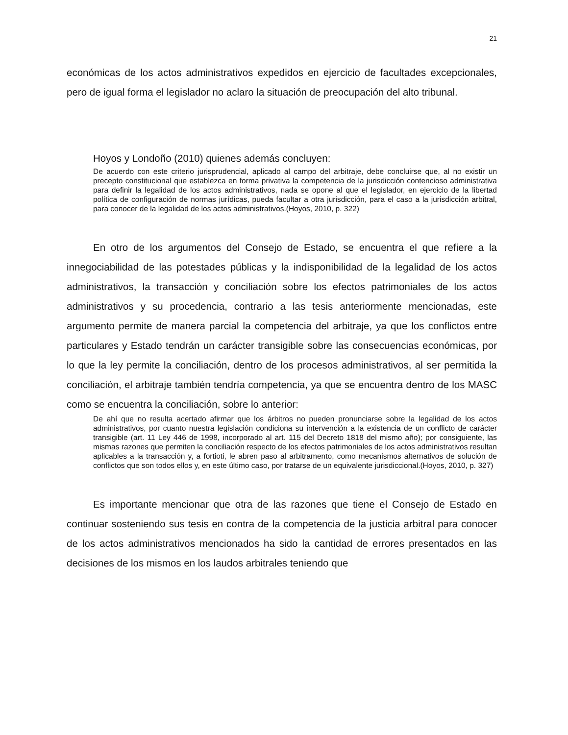21
económicas de los actos administrativos expedidos en ejercicio de facultades excepcionales, pero de igual forma el legislador no aclaro la situación de preocupación del alto tribunal.
Hoyos y Londoño (2010) quienes además concluyen:
De acuerdo con este criterio jurisprudencial, aplicado al campo del arbitraje, debe concluirse que, al no existir un precepto constitucional que establezca en forma privativa la competencia de la jurisdicción contencioso administrativa para definir la legalidad de los actos administrativos, nada se opone al que el legislador, en ejercicio de la libertad política de configuración de normas jurídicas, pueda facultar a otra jurisdicción, para el caso a la jurisdicción arbitral, para conocer de la legalidad de los actos administrativos.(Hoyos, 2010, p. 322)
En otro de los argumentos del Consejo de Estado, se encuentra el que refiere a la innegociabilidad de las potestades públicas y la indisponibilidad de la legalidad de los actos administrativos, la transacción y conciliación sobre los efectos patrimoniales de los actos administrativos y su procedencia, contrario a las tesis anteriormente mencionadas, este argumento permite de manera parcial la competencia del arbitraje, ya que los conflictos entre particulares y Estado tendrán un carácter transigible sobre las consecuencias económicas, por lo que la ley permite la conciliación, dentro de los procesos administrativos, al ser permitida la conciliación, el arbitraje también tendría competencia, ya que se encuentra dentro de los MASC como se encuentra la conciliación, sobre lo anterior:
De ahí que no resulta acertado afirmar que los árbitros no pueden pronunciarse sobre la legalidad de los actos administrativos, por cuanto nuestra legislación condiciona su intervención a la existencia de un conflicto de carácter transigible (art. 11 Ley 446 de 1998, incorporado al art. 115 del Decreto 1818 del mismo año); por consiguiente, las mismas razones que permiten la conciliación respecto de los efectos patrimoniales de los actos administrativos resultan aplicables a la transacción y, a fortioti, le abren paso al arbitramento, como mecanismos alternativos de solución de conflictos que son todos ellos y, en este último caso, por tratarse de un equivalente jurisdiccional.(Hoyos, 2010, p. 327)
Es importante mencionar que otra de las razones que tiene el Consejo de Estado en continuar sosteniendo sus tesis en contra de la competencia de la justicia arbitral para conocer de los actos administrativos mencionados ha sido la cantidad de errores presentados en las decisiones de los mismos en los laudos arbitrales teniendo que